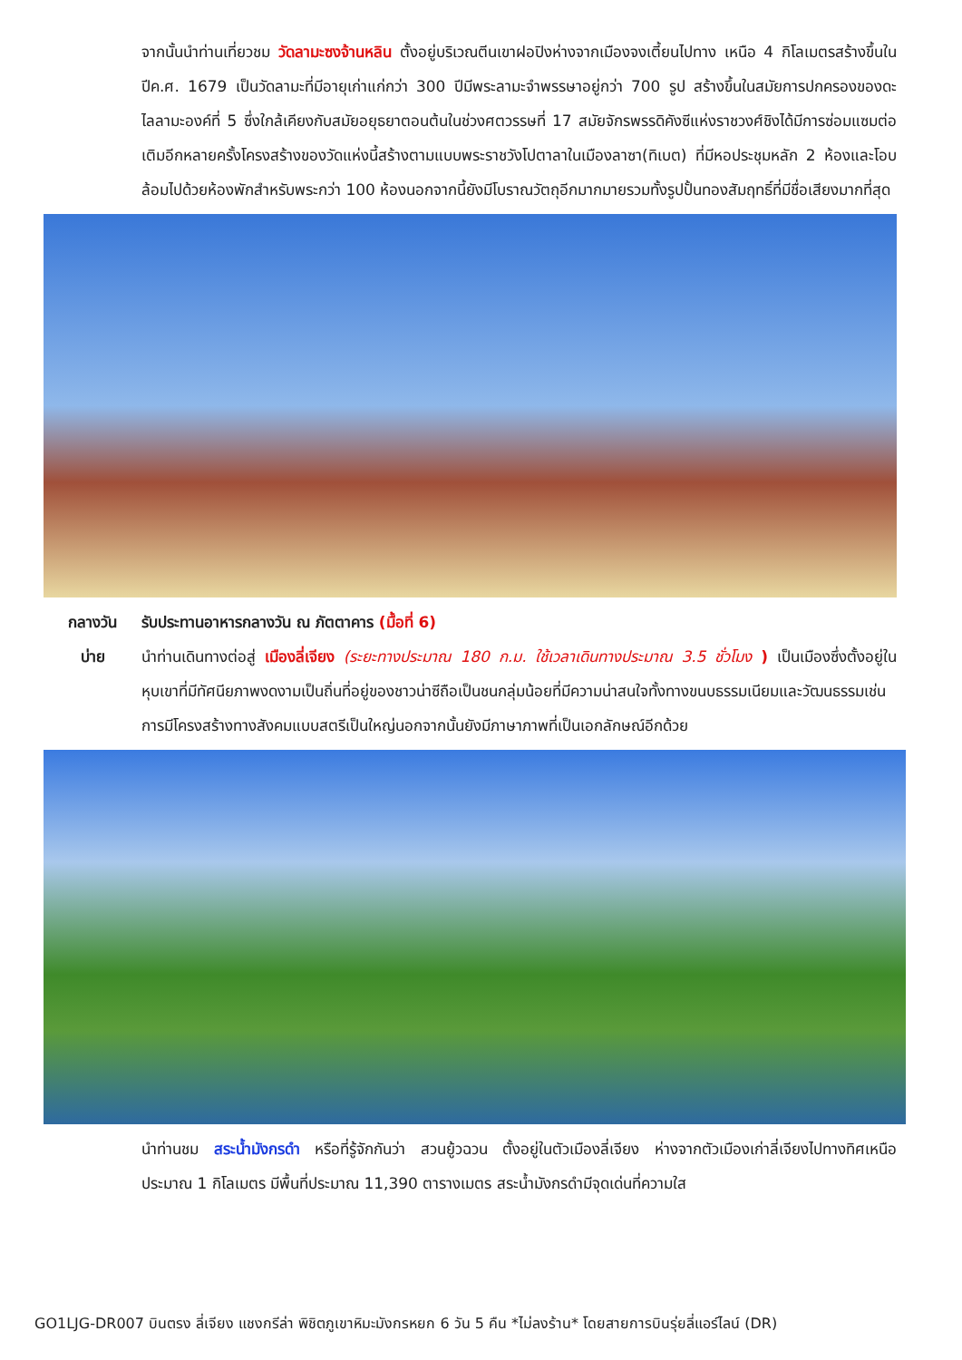จากนั้นนำท่านเที่ยวชม วัดลามะซงจ้านหลิน ตั้งอยู่บริเวณตีนเขาฝอปิงห่างจากเมืองจงเตี้ยนไปทาง เหนือ 4 กิโลเมตรสร้างขึ้นในปีค.ศ. 1679 เป็นวัดลามะที่มีอายุเก่าแก่กว่า 300 ปีมีพระลามะจำพรรษาอยู่กว่า 700 รูป สร้างขึ้นในสมัยการปกครองของดะไลลามะองค์ที่ 5 ซึ่งใกล้เคียงกับสมัยอยุธยาตอนต้นในช่วงศตวรรษที่ 17 สมัยจักรพรรดิคังซีแห่งราชวงศ์ชิงได้มีการซ่อมแซมต่อเติมอีกหลายครั้งโครงสร้างของวัดแห่งนี้สร้างตามแบบพระราชวังโปตาลาในเมืองลาซา(ทิเบต) ที่มีหอประชุมหลัก 2 ห้องและโอบล้อมไปด้วยห้องพักสำหรับพระกว่า 100 ห้องนอกจากนี้ยังมีโบราณวัตถุอีกมากมายรวมทั้งรูปปั้นทองสัมฤทธิ์ที่มีชื่อเสียงมากที่สุด
กลางวัน รับประทานอาหารกลางวัน ณ ภัตตาคาร (มื้อที่ 6)
บ่าย นำท่านเดินทางต่อสู่ เมืองลี่เจียง (ระยะทางประมาณ 180 ก.ม. ใช้เวลาเดินทางประมาณ 3.5 ชั่วโมง ) เป็นเมืองซึ่งตั้งอยู่ในหุบเขาที่มีทัศนียภาพงดงามเป็นถิ่นที่อยู่ของชาวน่าซีถือเป็นชนกลุ่มน้อยที่มีความน่าสนใจทั้งทางขนบธรรมเนียมและวัฒนธรรมเช่นการมีโครงสร้างทางสังคมแบบสตรีเป็นใหญ่นอกจากนั้นยังมีภาษาภาพที่เป็นเอกลักษณ์อีกด้วย
นำท่านชม สระน้ำมังกรดำ หรือที่รู้จักกันว่า สวนยู้วฉวน ตั้งอยู่ในตัวเมืองลี่เจียง ห่างจากตัวเมืองเก่าลี่เจียงไปทางทิศเหนือประมาณ 1 กิโลเมตร มีพื้นที่ประมาณ 11,390 ตารางเมตร สระน้ำมังกรดำมีจุดเด่นที่ความใส
GO1LJG-DR007 บินตรง ลี่เจียง แชงกรีล่า พิชิตภูเขาหิมะมังกรหยก 6 วัน 5 คืน *ไม่ลงร้าน* โดยสายการบินรุ่ยลี่แอร์ไลน์ (DR)